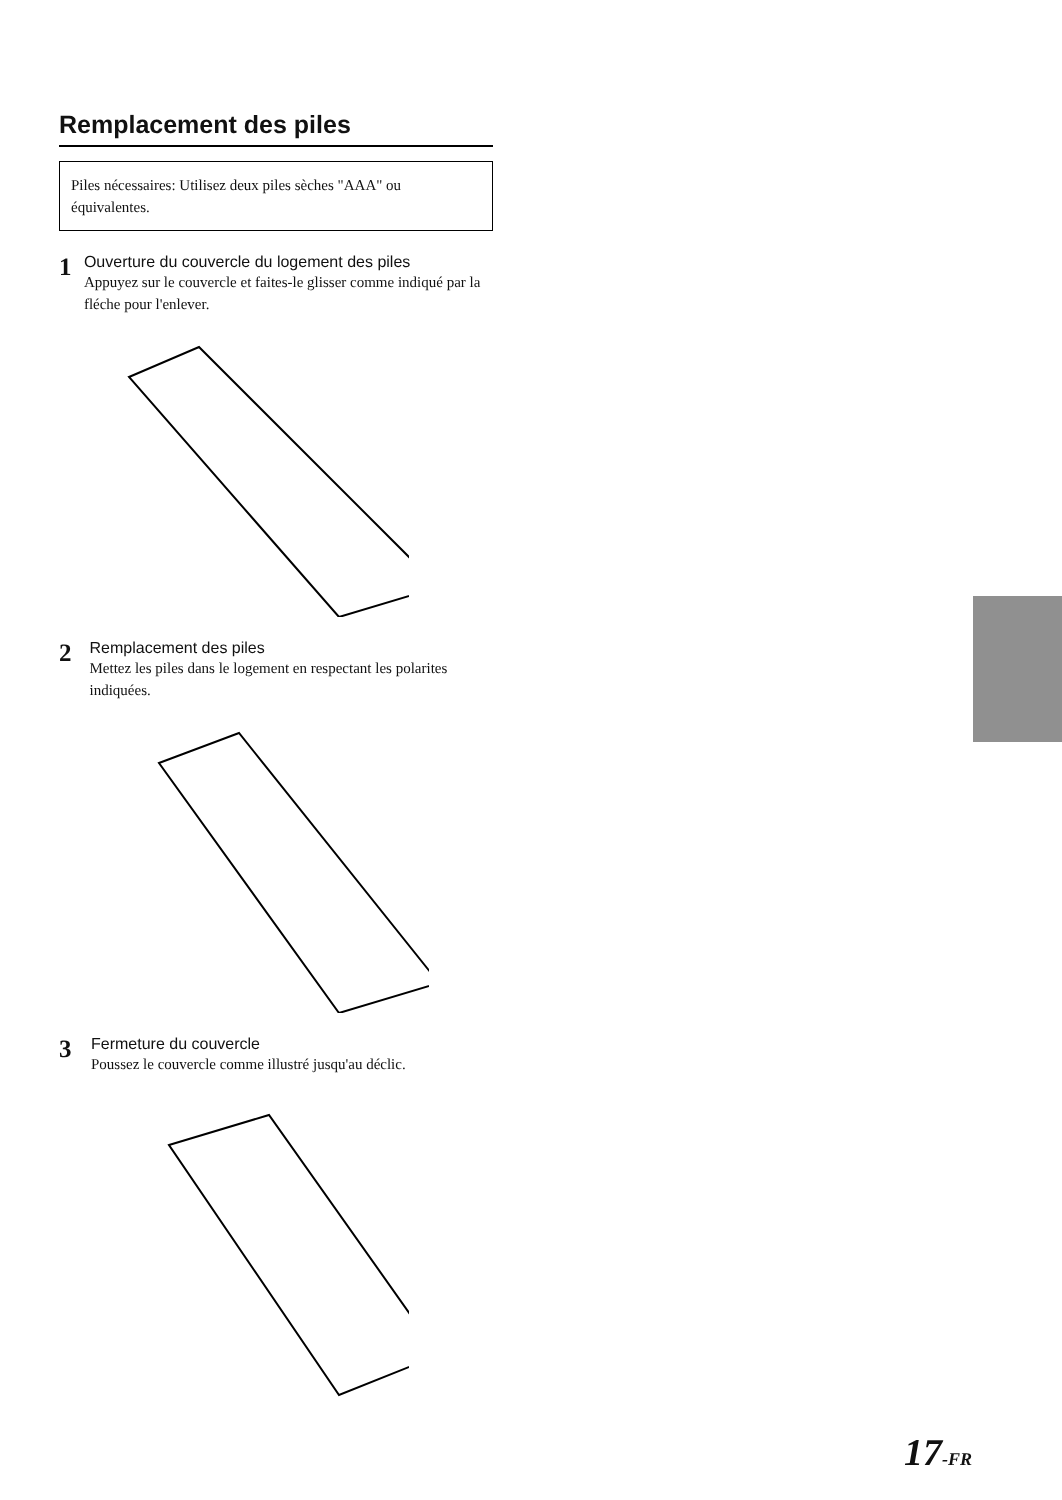Remplacement des piles
Piles nécessaires: Utilisez deux piles sèches "AAA" ou équivalentes.
1
Ouverture du couvercle du logement des piles
Appuyez sur le couvercle et faites-le glisser comme indiqué par la fléche pour l'enlever.
2
Remplacement des piles
Mettez les piles dans le logement en respectant les polarites indiquées.
3
Fermeture du couvercle
Poussez le couvercle comme illustré jusqu'au déclic.
17-FR